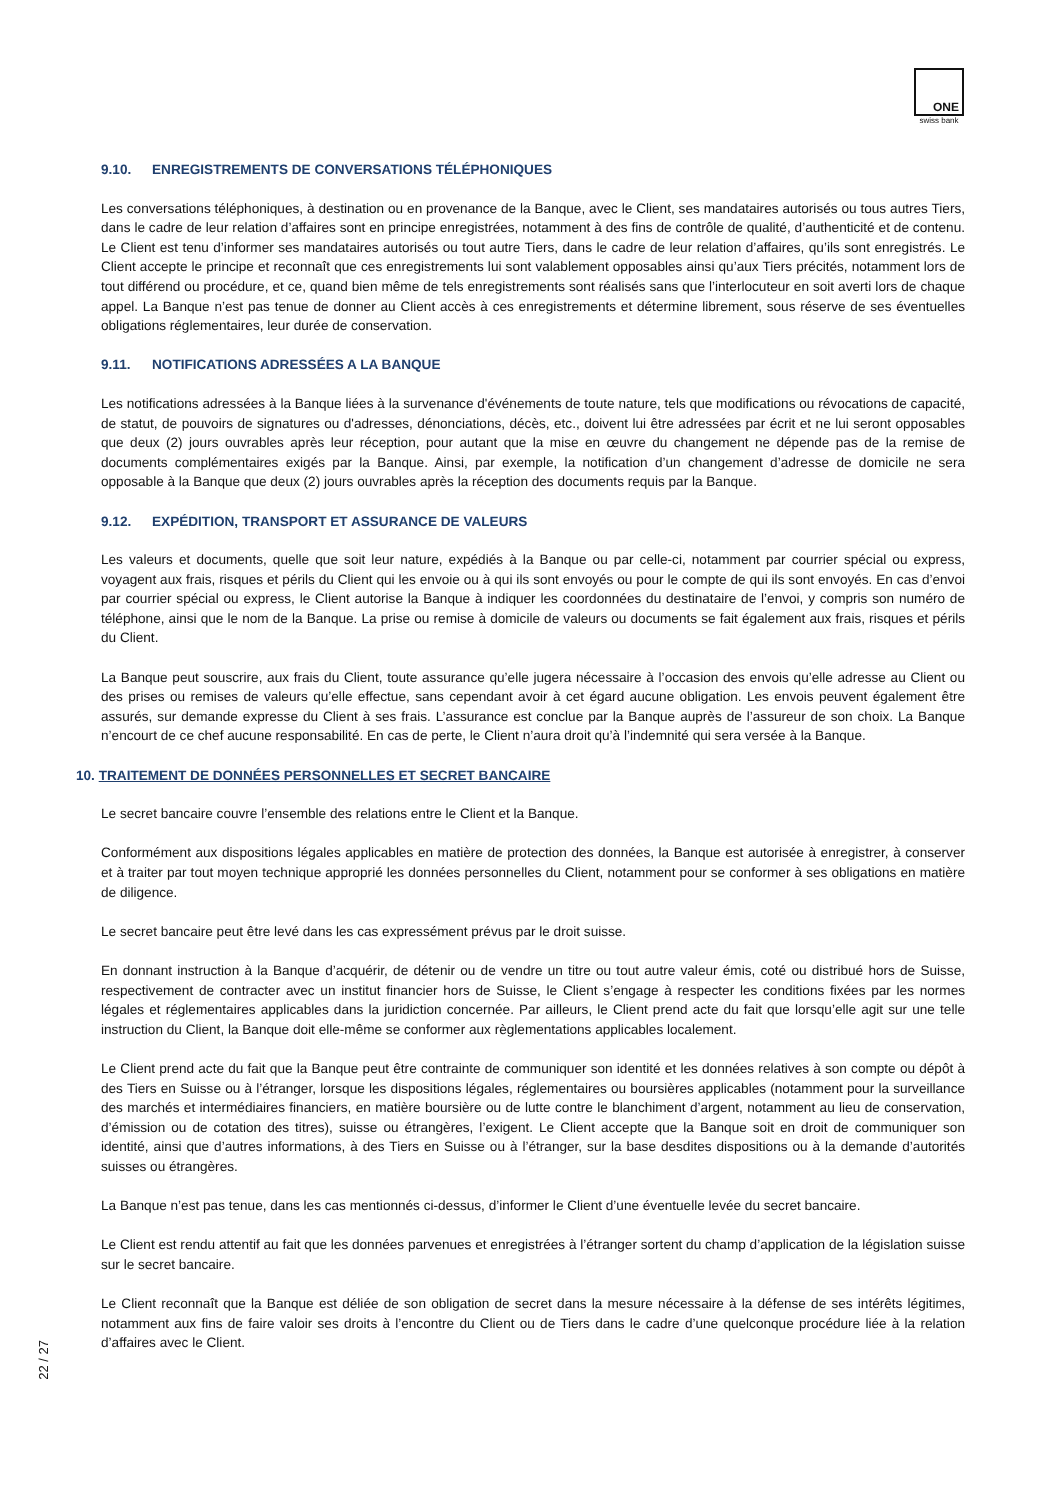ONE
swiss bank
9.10. ENREGISTREMENTS DE CONVERSATIONS TÉLÉPHONIQUES
Les conversations téléphoniques, à destination ou en provenance de la Banque, avec le Client, ses mandataires autorisés ou tous autres Tiers, dans le cadre de leur relation d’affaires sont en principe enregistrées, notamment à des fins de contrôle de qualité, d’authenticité et de contenu. Le Client est tenu d’informer ses mandataires autorisés ou tout autre Tiers, dans le cadre de leur relation d’affaires, qu’ils sont enregistrés. Le Client accepte le principe et reconnaît que ces enregistrements lui sont valablement opposables ainsi qu’aux Tiers précités, notamment lors de tout différend ou procédure, et ce, quand bien même de tels enregistrements sont réalisés sans que l’interlocuteur en soit averti lors de chaque appel. La Banque n’est pas tenue de donner au Client accès à ces enregistrements et détermine librement, sous réserve de ses éventuelles obligations réglementaires, leur durée de conservation.
9.11. NOTIFICATIONS ADRESSÉES A LA BANQUE
Les notifications adressées à la Banque liées à la survenance d'événements de toute nature, tels que modifications ou révocations de capacité, de statut, de pouvoirs de signatures ou d'adresses, dénonciations, décès, etc., doivent lui être adressées par écrit et ne lui seront opposables que deux (2) jours ouvrables après leur réception, pour autant que la mise en œuvre du changement ne dépende pas de la remise de documents complémentaires exigés par la Banque. Ainsi, par exemple, la notification d’un changement d’adresse de domicile ne sera opposable à la Banque que deux (2) jours ouvrables après la réception des documents requis par la Banque.
9.12. EXPÉDITION, TRANSPORT ET ASSURANCE DE VALEURS
Les valeurs et documents, quelle que soit leur nature, expédiés à la Banque ou par celle-ci, notamment par courrier spécial ou express, voyagent aux frais, risques et périls du Client qui les envoie ou à qui ils sont envoyés ou pour le compte de qui ils sont envoyés. En cas d’envoi par courrier spécial ou express, le Client autorise la Banque à indiquer les coordonnées du destinataire de l’envoi, y compris son numéro de téléphone, ainsi que le nom de la Banque. La prise ou remise à domicile de valeurs ou documents se fait également aux frais, risques et périls du Client.
La Banque peut souscrire, aux frais du Client, toute assurance qu’elle jugera nécessaire à l’occasion des envois qu’elle adresse au Client ou des prises ou remises de valeurs qu’elle effectue, sans cependant avoir à cet égard aucune obligation. Les envois peuvent également être assurés, sur demande expresse du Client à ses frais. L’assurance est conclue par la Banque auprès de l’assureur de son choix. La Banque n’encourt de ce chef aucune responsabilité. En cas de perte, le Client n’aura droit qu’à l’indemnité qui sera versée à la Banque.
10. TRAITEMENT DE DONNÉES PERSONNELLES ET SECRET BANCAIRE
Le secret bancaire couvre l’ensemble des relations entre le Client et la Banque.
Conformément aux dispositions légales applicables en matière de protection des données, la Banque est autorisée à enregistrer, à conserver et à traiter par tout moyen technique approprié les données personnelles du Client, notamment pour se conformer à ses obligations en matière de diligence.
Le secret bancaire peut être levé dans les cas expressément prévus par le droit suisse.
En donnant instruction à la Banque d’acquérir, de détenir ou de vendre un titre ou tout autre valeur émis, coté ou distribué hors de Suisse, respectivement de contracter avec un institut financier hors de Suisse, le Client s’engage à respecter les conditions fixées par les normes légales et réglementaires applicables dans la juridiction concernée. Par ailleurs, le Client prend acte du fait que lorsqu’elle agit sur une telle instruction du Client, la Banque doit elle-même se conformer aux règlementations applicables localement.
Le Client prend acte du fait que la Banque peut être contrainte de communiquer son identité et les données relatives à son compte ou dépôt à des Tiers en Suisse ou à l’étranger, lorsque les dispositions légales, réglementaires ou boursières applicables (notamment pour la surveillance des marchés et intermédiaires financiers, en matière boursière ou de lutte contre le blanchiment d’argent, notamment au lieu de conservation, d’émission ou de cotation des titres), suisse ou étrangères, l’exigent. Le Client accepte que la Banque soit en droit de communiquer son identité, ainsi que d’autres informations, à des Tiers en Suisse ou à l’étranger, sur la base desdites dispositions ou à la demande d’autorités suisses ou étrangères.
La Banque n’est pas tenue, dans les cas mentionnés ci-dessus, d’informer le Client d’une éventuelle levée du secret bancaire.
Le Client est rendu attentif au fait que les données parvenues et enregistrées à l’étranger sortent du champ d’application de la législation suisse sur le secret bancaire.
Le Client reconnaît que la Banque est déliée de son obligation de secret dans la mesure nécessaire à la défense de ses intérêts légitimes, notamment aux fins de faire valoir ses droits à l’encontre du Client ou de Tiers dans le cadre d’une quelconque procédure liée à la relation d’affaires avec le Client.
22 / 27